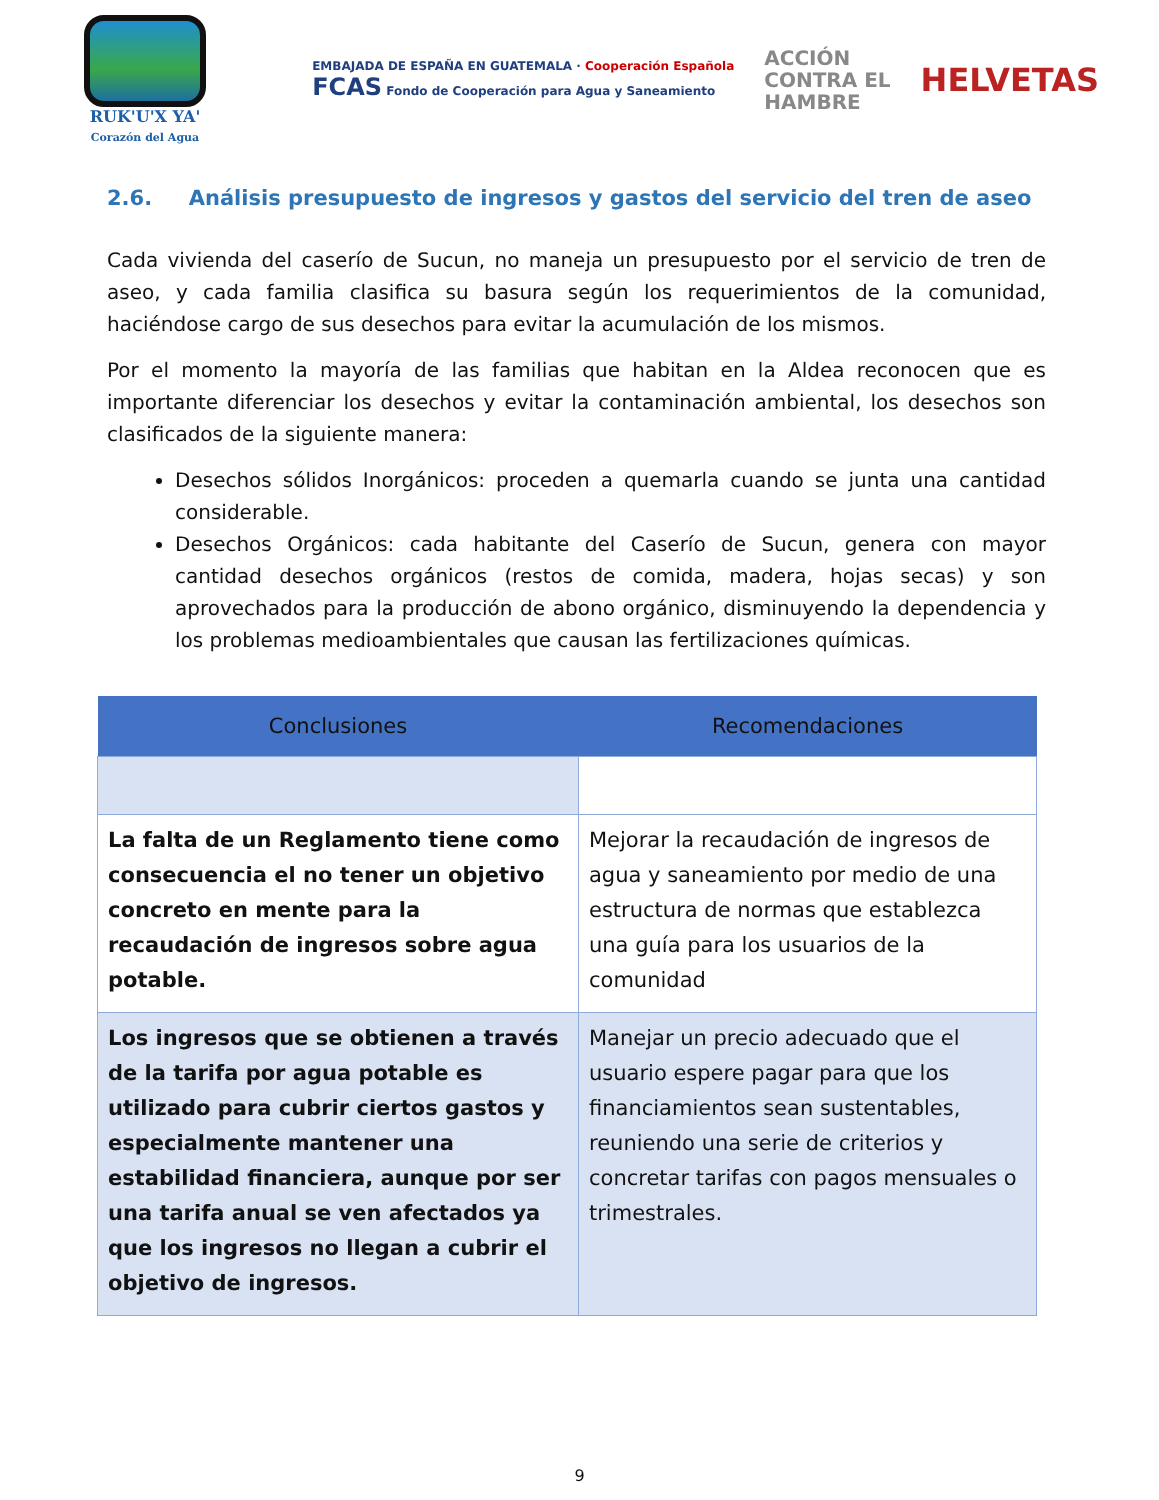RUK'U'X YA'
Corazón del Agua
EMBAJADA DE ESPAÑA EN GUATEMALA · Cooperación Española
FCAS Fondo de Cooperación para Agua y Saneamiento
ACCIÓN
CONTRA EL
HAMBRE
HELVETAS
2.6. Análisis presupuesto de ingresos y gastos del servicio del tren de aseo
Cada vivienda del caserío de Sucun, no maneja un presupuesto por el servicio de tren de aseo, y cada familia clasifica su basura según los requerimientos de la comunidad, haciéndose cargo de sus desechos para evitar la acumulación de los mismos.
Por el momento la mayoría de las familias que habitan en la Aldea reconocen que es importante diferenciar los desechos y evitar la contaminación ambiental, los desechos son clasificados de la siguiente manera:
Desechos sólidos Inorgánicos: proceden a quemarla cuando se junta una cantidad considerable.
Desechos Orgánicos: cada habitante del Caserío de Sucun, genera con mayor cantidad desechos orgánicos (restos de comida, madera, hojas secas) y son aprovechados para la producción de abono orgánico, disminuyendo la dependencia y los problemas medioambientales que causan las fertilizaciones químicas.
| Conclusiones | Recomendaciones |
| --- | --- |
| La falta de un Reglamento tiene como consecuencia el no tener un objetivo concreto en mente para la recaudación de ingresos sobre agua potable. | Mejorar la recaudación de ingresos de agua y saneamiento por medio de una estructura de normas que establezca una guía para los usuarios de la comunidad |
| Los ingresos que se obtienen a través de la tarifa por agua potable es utilizado para cubrir ciertos gastos y especialmente mantener una estabilidad financiera, aunque por ser una tarifa anual se ven afectados ya que los ingresos no llegan a cubrir el objetivo de ingresos. | Manejar un precio adecuado que el usuario espere pagar para que los financiamientos sean sustentables, reuniendo una serie de criterios y concretar tarifas con pagos mensuales o trimestrales. |
9